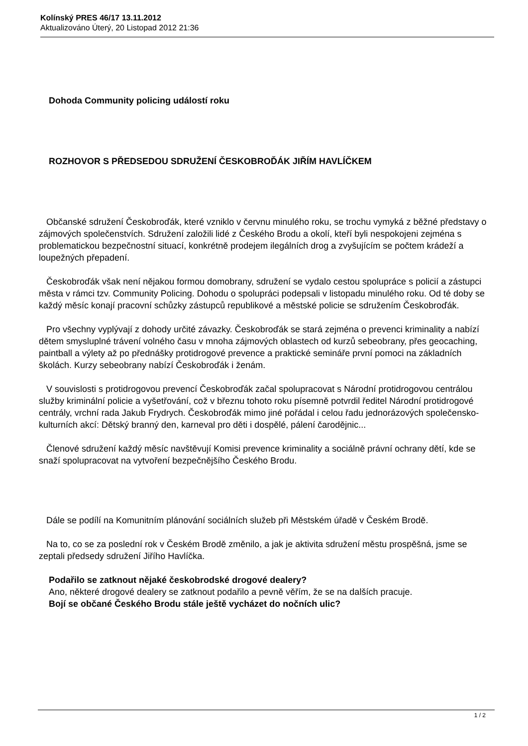Kolínský PRES 46/17 13.11.2012
Aktualizováno Úterý, 20 Listopad 2012 21:36
Dohoda Community policing událostí roku
ROZHOVOR S PŘEDSEDOU SDRUŽENÍ ČESKOBROĎÁK JIŘÍM HAVLÍČKEM
Občanské sdružení Českobroďák, které vzniklo v červnu minulého roku, se trochu vymyká z běžné představy o zájmových společenstvích. Sdružení založili lidé z Českého Brodu a okolí, kteří byli nespokojeni zejména s problematickou bezpečnostní situací, konkrétně prodejem ilegálních drog a zvyšujícím se počtem krádeží a loupežných přepadení.
Českobroďák však není nějakou formou domobrany, sdružení se vydalo cestou spolupráce s policií a zástupci města v rámci tzv. Community Policing. Dohodu o spolupráci podepsali v listopadu minulého roku. Od té doby se každý měsíc konají pracovní schůzky zástupců republikové a městské policie se sdružením Českobroďák.
Pro všechny vyplývají z dohody určité závazky. Českobroďák se stará zejména o prevenci kriminality a nabízí dětem smysluplné trávení volného času v mnoha zájmových oblastech od kurzů sebeobrany, přes geocaching, paintball a výlety až po přednášky protidrogové prevence a praktické semináře první pomoci na základních školách. Kurzy sebeobrany nabízí Českobroďák i ženám.
V souvislosti s protidrogovou prevencí Českobroďák začal spolupracovat s Národní protidrogovou centrálou služby kriminální policie a vyšetřování, což v březnu tohoto roku písemně potvrdil ředitel Národní protidrogové centrály, vrchní rada Jakub Frydrych. Českobroďák mimo jiné pořádal i celou řadu jednorázových společensko-kulturních akcí: Dětský branný den, karneval pro děti i dospělé, pálení čarodějnic...
Členové sdružení každý měsíc navštěvují Komisi prevence kriminality a sociálně právní ochrany dětí, kde se snaží spolupracovat na vytvoření bezpečnějšího Českého Brodu.
Dále se podílí na Komunitním plánování sociálních služeb při Městském úřadě v Českém Brodě.
Na to, co se za poslední rok v Českém Brodě změnilo, a jak je aktivita sdružení městu prospěšná, jsme se zeptali předsedy sdružení Jiřího Havlíčka.
Podařilo se zatknout nějaké českobrodské drogové dealery?
Ano, některé drogové dealery se zatknout podařilo a pevně věřím, že se na dalších pracuje.
Bojí se občané Českého Brodu stále ještě vycházet do nočních ulic?
1 / 2